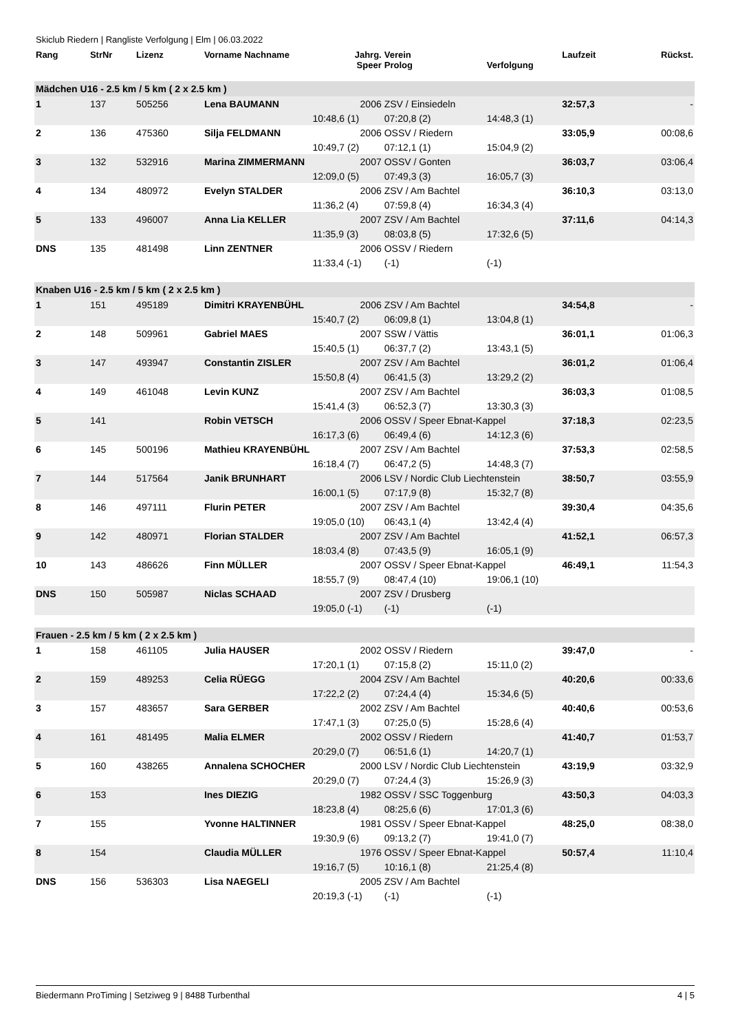Skiclub Riedern | Rangliste Verfolgung | Elm | 06.03.2022
| Rang | StrNr | Lizenz | Vorname Nachname | Jahrg. Speer | Verein Prolog | Verfolgung | Laufzeit | Rückst. |
| --- | --- | --- | --- | --- | --- | --- | --- | --- |
| Mädchen U16 - 2.5 km / 5 km ( 2 x 2.5 km ) | | | | | | | | |
| 1 | 137 | 505256 | Lena BAUMANN | 2006 | ZSV / Einsiedeln | | 32:57,3 | - |
| | | | | 10:48,6 (1) | 07:20,8 (2) | 14:48,3 (1) | | |
| 2 | 136 | 475360 | Silja FELDMANN | 2006 | OSSV / Riedern | | 33:05,9 | 00:08,6 |
| | | | | 10:49,7 (2) | 07:12,1 (1) | 15:04,9 (2) | | |
| 3 | 132 | 532916 | Marina ZIMMERMANN | 2007 | OSSV / Gonten | | 36:03,7 | 03:06,4 |
| | | | | 12:09,0 (5) | 07:49,3 (3) | 16:05,7 (3) | | |
| 4 | 134 | 480972 | Evelyn STALDER | 2006 | ZSV / Am Bachtel | | 36:10,3 | 03:13,0 |
| | | | | 11:36,2 (4) | 07:59,8 (4) | 16:34,3 (4) | | |
| 5 | 133 | 496007 | Anna Lia KELLER | 2007 | ZSV / Am Bachtel | | 37:11,6 | 04:14,3 |
| | | | | 11:35,9 (3) | 08:03,8 (5) | 17:32,6 (5) | | |
| DNS | 135 | 481498 | Linn ZENTNER | 2006 | OSSV / Riedern | | | |
| | | | | 11:33,4 (-1) | (-1) | (-1) | | |
| Knaben U16 - 2.5 km / 5 km ( 2 x 2.5 km ) | | | | | | | | |
| 1 | 151 | 495189 | Dimitri KRAYENBÜHL | 2006 | ZSV / Am Bachtel | | 34:54,8 | - |
| | | | | 15:40,7 (2) | 06:09,8 (1) | 13:04,8 (1) | | |
| 2 | 148 | 509961 | Gabriel MAES | 2007 | SSW / Vättis | | 36:01,1 | 01:06,3 |
| | | | | 15:40,5 (1) | 06:37,7 (2) | 13:43,1 (5) | | |
| 3 | 147 | 493947 | Constantin ZISLER | 2007 | ZSV / Am Bachtel | | 36:01,2 | 01:06,4 |
| | | | | 15:50,8 (4) | 06:41,5 (3) | 13:29,2 (2) | | |
| 4 | 149 | 461048 | Levin KUNZ | 2007 | ZSV / Am Bachtel | | 36:03,3 | 01:08,5 |
| | | | | 15:41,4 (3) | 06:52,3 (7) | 13:30,3 (3) | | |
| 5 | 141 | | Robin VETSCH | 2006 | OSSV / Speer Ebnat-Kappel | | 37:18,3 | 02:23,5 |
| | | | | 16:17,3 (6) | 06:49,4 (6) | 14:12,3 (6) | | |
| 6 | 145 | 500196 | Mathieu KRAYENBÜHL | 2007 | ZSV / Am Bachtel | | 37:53,3 | 02:58,5 |
| | | | | 16:18,4 (7) | 06:47,2 (5) | 14:48,3 (7) | | |
| 7 | 144 | 517564 | Janik BRUNHART | 2006 | LSV / Nordic Club Liechtenstein | | 38:50,7 | 03:55,9 |
| | | | | 16:00,1 (5) | 07:17,9 (8) | 15:32,7 (8) | | |
| 8 | 146 | 497111 | Flurin PETER | 2007 | ZSV / Am Bachtel | | 39:30,4 | 04:35,6 |
| | | | | 19:05,0 (10) | 06:43,1 (4) | 13:42,4 (4) | | |
| 9 | 142 | 480971 | Florian STALDER | 2007 | ZSV / Am Bachtel | | 41:52,1 | 06:57,3 |
| | | | | 18:03,4 (8) | 07:43,5 (9) | 16:05,1 (9) | | |
| 10 | 143 | 486626 | Finn MÜLLER | 2007 | OSSV / Speer Ebnat-Kappel | | 46:49,1 | 11:54,3 |
| | | | | 18:55,7 (9) | 08:47,4 (10) | 19:06,1 (10) | | |
| DNS | 150 | 505987 | Niclas SCHAAD | 2007 | ZSV / Drusberg | | | |
| | | | | 19:05,0 (-1) | (-1) | (-1) | | |
| Frauen - 2.5 km / 5 km ( 2 x 2.5 km ) | | | | | | | | |
| 1 | 158 | 461105 | Julia HAUSER | 2002 | OSSV / Riedern | | 39:47,0 | - |
| | | | | 17:20,1 (1) | 07:15,8 (2) | 15:11,0 (2) | | |
| 2 | 159 | 489253 | Celia RÜEGG | 2004 | ZSV / Am Bachtel | | 40:20,6 | 00:33,6 |
| | | | | 17:22,2 (2) | 07:24,4 (4) | 15:34,6 (5) | | |
| 3 | 157 | 483657 | Sara GERBER | 2002 | ZSV / Am Bachtel | | 40:40,6 | 00:53,6 |
| | | | | 17:47,1 (3) | 07:25,0 (5) | 15:28,6 (4) | | |
| 4 | 161 | 481495 | Malia ELMER | 2002 | OSSV / Riedern | | 41:40,7 | 01:53,7 |
| | | | | 20:29,0 (7) | 06:51,6 (1) | 14:20,7 (1) | | |
| 5 | 160 | 438265 | Annalena SCHOCHER | 2000 | LSV / Nordic Club Liechtenstein | | 43:19,9 | 03:32,9 |
| | | | | 20:29,0 (7) | 07:24,4 (3) | 15:26,9 (3) | | |
| 6 | 153 | | Ines DIEZIG | 1982 | OSSV / SSC Toggenburg | | 43:50,3 | 04:03,3 |
| | | | | 18:23,8 (4) | 08:25,6 (6) | 17:01,3 (6) | | |
| 7 | 155 | | Yvonne HALTINNER | 1981 | OSSV / Speer Ebnat-Kappel | | 48:25,0 | 08:38,0 |
| | | | | 19:30,9 (6) | 09:13,2 (7) | 19:41,0 (7) | | |
| 8 | 154 | | Claudia MÜLLER | 1976 | OSSV / Speer Ebnat-Kappel | | 50:57,4 | 11:10,4 |
| | | | | 19:16,7 (5) | 10:16,1 (8) | 21:25,4 (8) | | |
| DNS | 156 | 536303 | Lisa NAEGELI | 2005 | ZSV / Am Bachtel | | | |
| | | | | 20:19,3 (-1) | (-1) | (-1) | | |
Biedermann ProTiming | Setziweg 9 | 8488 Turbenthal 4 | 5